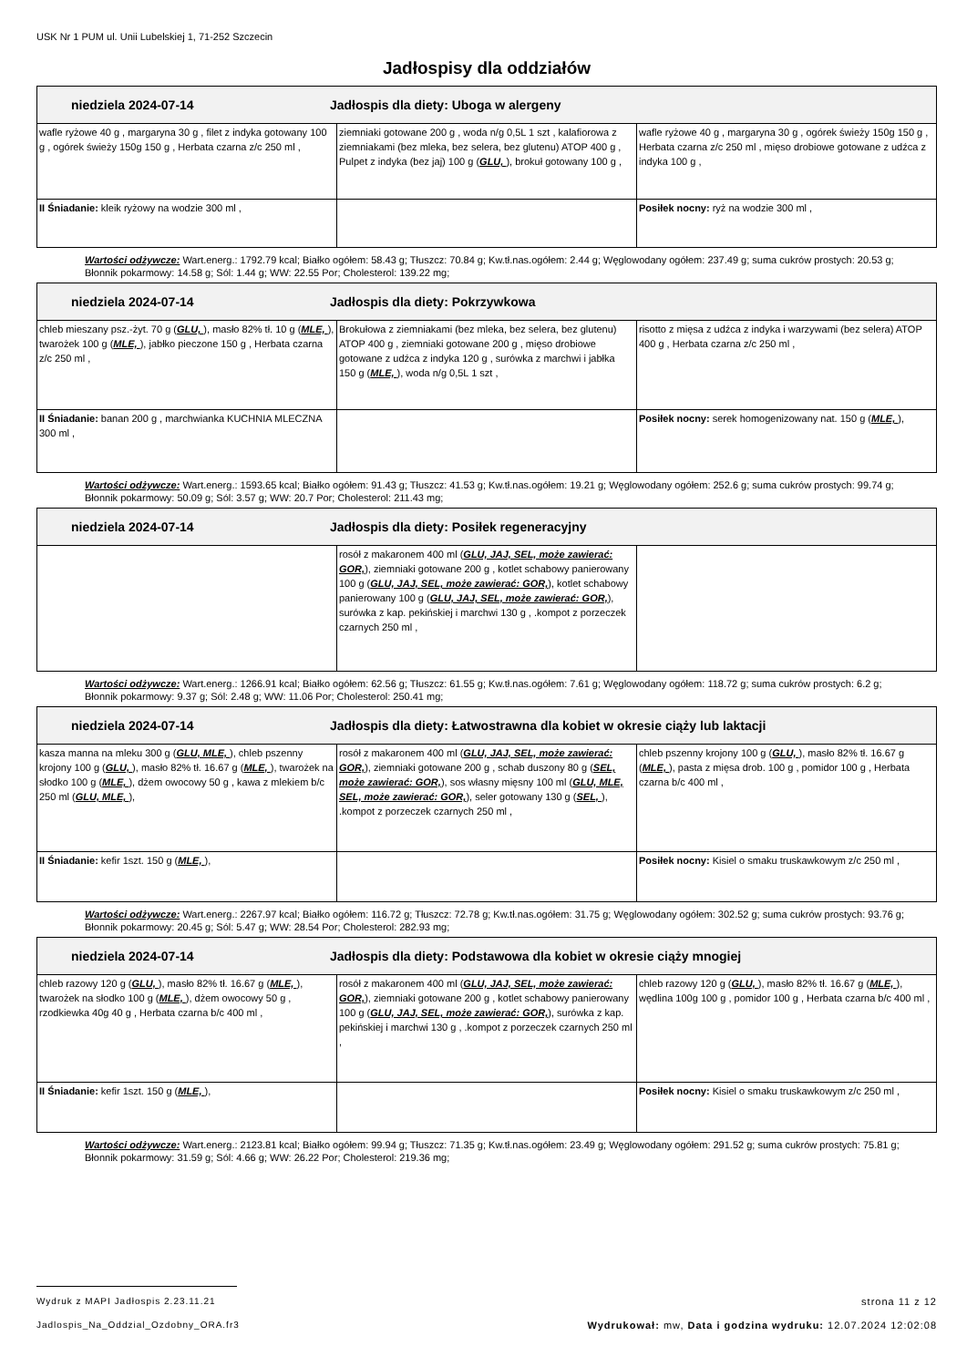USK Nr 1 PUM ul. Unii Lubelskiej 1, 71-252 Szczecin
Jadłospisy dla oddziałów
| niedziela 2024-07-14 Jadłospis dla diety: Uboga w alergeny | | |
| wafle ryżowe 40 g , margaryna 30 g , filet z indyka gotowany 100 g , ogórek świeży 150g 150 g , Herbata czarna z/c 250 ml , | ziemniaki gotowane 200 g , woda n/g 0,5L 1 szt , kalafiorowa z ziemniakami (bez mleka, bez selera, bez glutenu) ATOP 400 g , Pulpet z indyka (bez jaj) 100 g ( GLU, ), brokuł gotowany 100 g , | wafle ryżowe 40 g , margaryna 30 g , ogórek świeży 150g 150 g , Herbata czarna z/c 250 ml , mięso drobiowe gotowane z udźca z indyka 100 g , |
| II Śniadanie: kleik ryżowy na wodzie 300 ml , | | Posiłek nocny: ryż na wodzie 300 ml , |
Wartości odżywcze: Wart.energ.: 1792.79 kcal; Białko ogółem: 58.43 g; Tłuszcz: 70.84 g; Kw.tł.nas.ogółem: 2.44 g; Węglowodany ogółem: 237.49 g; suma cukrów prostych: 20.53 g; Błonnik pokarmowy: 14.58 g; Sól: 1.44 g; WW: 22.55 Por; Cholesterol: 139.22 mg;
| niedziela 2024-07-14 Jadłospis dla diety: Pokrzywkowa | | |
| chleb mieszany psz.-żyt. 70 g ( GLU, ), masło 82% tł. 10 g ( MLE, ), twarożek 100 g ( MLE, ), jabłko pieczone 150 g , Herbata czarna z/c 250 ml , | Brokułowa z ziemniakami (bez mleka, bez selera, bez glutenu) ATOP 400 g , ziemniaki gotowane 200 g , mięso drobiowe gotowane z udźca z indyka 120 g , surówka z marchwi i jabłka 150 g ( MLE, ), woda n/g 0,5L 1 szt , | risotto z mięsa z udźca z indyka i warzywami (bez selera) ATOP 400 g , Herbata czarna z/c 250 ml , |
| II Śniadanie: banan 200 g , marchwianka KUCHNIA MLECZNA 300 ml , | | Posiłek nocny: serek homogenizowany nat. 150 g ( MLE, ), |
Wartości odżywcze: Wart.energ.: 1593.65 kcal; Białko ogółem: 91.43 g; Tłuszcz: 41.53 g; Kw.tł.nas.ogółem: 19.21 g; Węglowodany ogółem: 252.6 g; suma cukrów prostych: 99.74 g; Błonnik pokarmowy: 50.09 g; Sól: 3.57 g; WW: 20.7 Por; Cholesterol: 211.43 mg;
| niedziela 2024-07-14 Jadłospis dla diety: Posiłek regeneracyjny | | |
| | rosół z makaronem 400 ml ( GLU, JAJ, SEL, może zawierać: GOR, ), ziemniaki gotowane 200 g , kotlet schabowy panierowany 100 g ( GLU, JAJ, SEL, może zawierać: GOR, ), kotlet schabowy panierowany 100 g ( GLU, JAJ, SEL, może zawierać: GOR, ), surówka z kap. pekińskiej i marchwi 130 g , .kompot z porzeczek czarnych 250 ml , | |
Wartości odżywcze: Wart.energ.: 1266.91 kcal; Białko ogółem: 62.56 g; Tłuszcz: 61.55 g; Kw.tł.nas.ogółem: 7.61 g; Węglowodany ogółem: 118.72 g; suma cukrów prostych: 6.2 g; Błonnik pokarmowy: 9.37 g; Sól: 2.48 g; WW: 11.06 Por; Cholesterol: 250.41 mg;
| niedziela 2024-07-14 Jadłospis dla diety: Łatwostrawna dla kobiet w okresie ciąży lub laktacji | | |
| kasza manna na mleku 300 g ( GLU, MLE, ), chleb pszenny krojony 100 g ( GLU, ), masło 82% tł. 16.67 g ( MLE, ), twarożek na słodko 100 g ( MLE, ), dżem owocowy 50 g , kawa z mlekiem b/c 250 ml ( GLU, MLE, ), | rosół z makaronem 400 ml ( GLU, JAJ, SEL, może zawierać: GOR, ), ziemniaki gotowane 200 g , schab duszony 80 g ( SEL, może zawierać: GOR, ), sos własny mięsny 100 ml ( GLU, MLE, SEL, może zawierać: GOR, ), seler gotowany 130 g ( SEL, ), .kompot z porzeczek czarnych 250 ml , | chleb pszenny krojony 100 g ( GLU, ), masło 82% tł. 16.67 g ( MLE, ), pasta z mięsa drob. 100 g , pomidor 100 g , Herbata czarna b/c 400 ml , |
| II Śniadanie: kefir 1szt. 150 g ( MLE, ), | | Posiłek nocny: Kisiel o smaku truskawkowym z/c 250 ml , |
Wartości odżywcze: Wart.energ.: 2267.97 kcal; Białko ogółem: 116.72 g; Tłuszcz: 72.78 g; Kw.tł.nas.ogółem: 31.75 g; Węglowodany ogółem: 302.52 g; suma cukrów prostych: 93.76 g; Błonnik pokarmowy: 20.45 g; Sól: 5.47 g; WW: 28.54 Por; Cholesterol: 282.93 mg;
| niedziela 2024-07-14 Jadłospis dla diety: Podstawowa dla kobiet w okresie ciąży mnogiej | | |
| chleb razowy 120 g ( GLU, ), masło 82% tł. 16.67 g ( MLE, ), twarożek na słodko 100 g ( MLE, ), dżem owocowy 50 g , rzodkiewka 40g 40 g , Herbata czarna b/c 400 ml , | rosół z makaronem 400 ml ( GLU, JAJ, SEL, może zawierać: GOR, ), ziemniaki gotowane 200 g , kotlet schabowy panierowany 100 g ( GLU, JAJ, SEL, może zawierać: GOR, ), surówka z kap. pekińskiej i marchwi 130 g , .kompot z porzeczek czarnych 250 ml , | chleb razowy 120 g ( GLU, ), masło 82% tł. 16.67 g ( MLE, ), wędlina 100g 100 g , pomidor 100 g , Herbata czarna b/c 400 ml , |
| II Śniadanie: kefir 1szt. 150 g ( MLE, ), | | Posiłek nocny: Kisiel o smaku truskawkowym z/c 250 ml , |
Wartości odżywcze: Wart.energ.: 2123.81 kcal; Białko ogółem: 99.94 g; Tłuszcz: 71.35 g; Kw.tł.nas.ogółem: 23.49 g; Węglowodany ogółem: 291.52 g; suma cukrów prostych: 75.81 g; Błonnik pokarmowy: 31.59 g; Sól: 4.66 g; WW: 26.22 Por; Cholesterol: 219.36 mg;
Wydruk z MAPI Jadłospis 2.23.11.21 strona 11 z 12
Jadlospis_Na_Oddzial_Ozdobny_ORA.fr3 Wydrukował: mw, Data i godzina wydruku: 12.07.2024 12:02:08